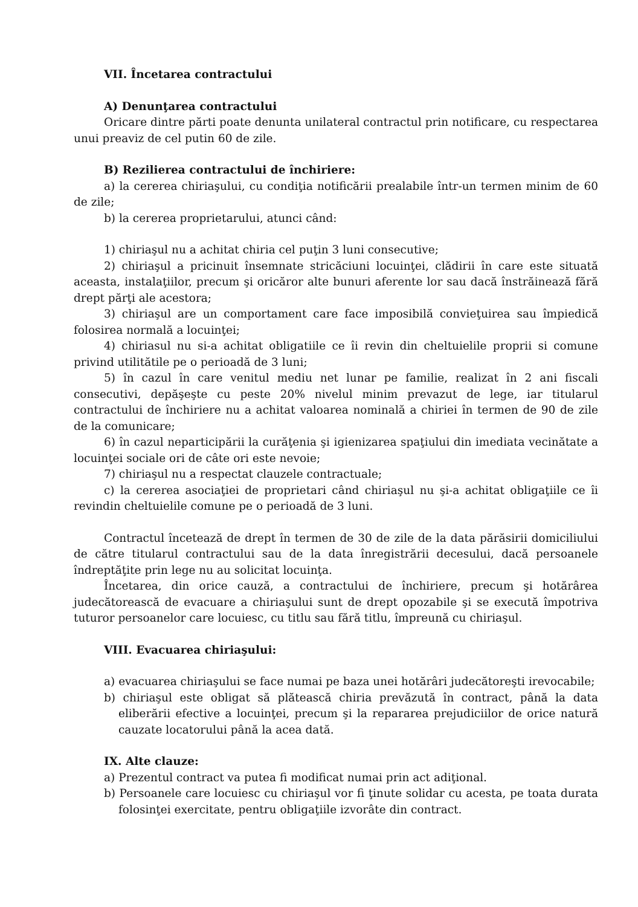VII. Încetarea contractului
A) Denunţarea contractului
Oricare dintre părti poate denunta unilateral contractul prin notificare, cu respectarea unui preaviz de cel putin 60 de zile.
B) Rezilierea contractului de închiriere:
a) la cererea chiriaşului, cu condiţia notificării prealabile într-un termen minim de 60 de zile;
b) la cererea proprietarului, atunci când:
1) chiriaşul nu a achitat chiria cel puţin 3 luni consecutive;
2) chiriaşul a pricinuit însemnate stricăciuni locuinţei, clădirii în care este situată aceasta, instalaţiilor, precum şi oricăror alte bunuri aferente lor sau dacă înstrăinează fără drept părţi ale acestora;
3) chiriaşul are un comportament care face imposibilă convieţuirea sau împiedică folosirea normală a locuinţei;
4) chiriasul nu si-a achitat obligatiile ce îi revin din cheltuielile proprii si comune privind utilitătile pe o perioadă de 3 luni;
5) în cazul în care venitul mediu net lunar pe familie, realizat în 2 ani fiscali consecutivi, depăşeşte cu peste 20% nivelul minim prevazut de lege, iar titularul contractului de închiriere nu a achitat valoarea nominală a chiriei în termen de 90 de zile de la comunicare;
6) în cazul neparticipării la curăţenia şi igienizarea spaţiului din imediata vecinătate a locuinţei sociale ori de câte ori este nevoie;
7) chiriaşul nu a respectat clauzele contractuale;
c) la cererea asociaţiei de proprietari când chiriaşul nu şi-a achitat obligaţiile ce îi revindin cheltuielile comune pe o perioadă de 3 luni.
Contractul încetează de drept în termen de 30 de zile de la data părăsirii domiciliului de către titularul contractului sau de la data înregistrării decesului, dacă persoanele îndreptăţite prin lege nu au solicitat locuinţa.
Încetarea, din orice cauză, a contractului de închiriere, precum şi hotărârea judecătorească de evacuare a chiriaşului sunt de drept opozabile şi se execută împotriva tuturor persoanelor care locuiesc, cu titlu sau fără titlu, împreună cu chiriaşul.
VIII. Evacuarea chiriaşului:
a) evacuarea chiriaşului se face numai pe baza unei hotărâri judecătoreşti irevocabile;
b) chiriaşul este obligat să plătească chiria prevăzută în contract, până la data eliberării efective a locuinţei, precum şi la repararea prejudiciilor de orice natură cauzate locatorului până la acea dată.
IX. Alte clauze:
a) Prezentul contract va putea fi modificat numai prin act adiţional.
b) Persoanele care locuiesc cu chiriaşul vor fi ţinute solidar cu acesta, pe toata durata folosinţei exercitate, pentru obligaţiile izvorâte din contract.